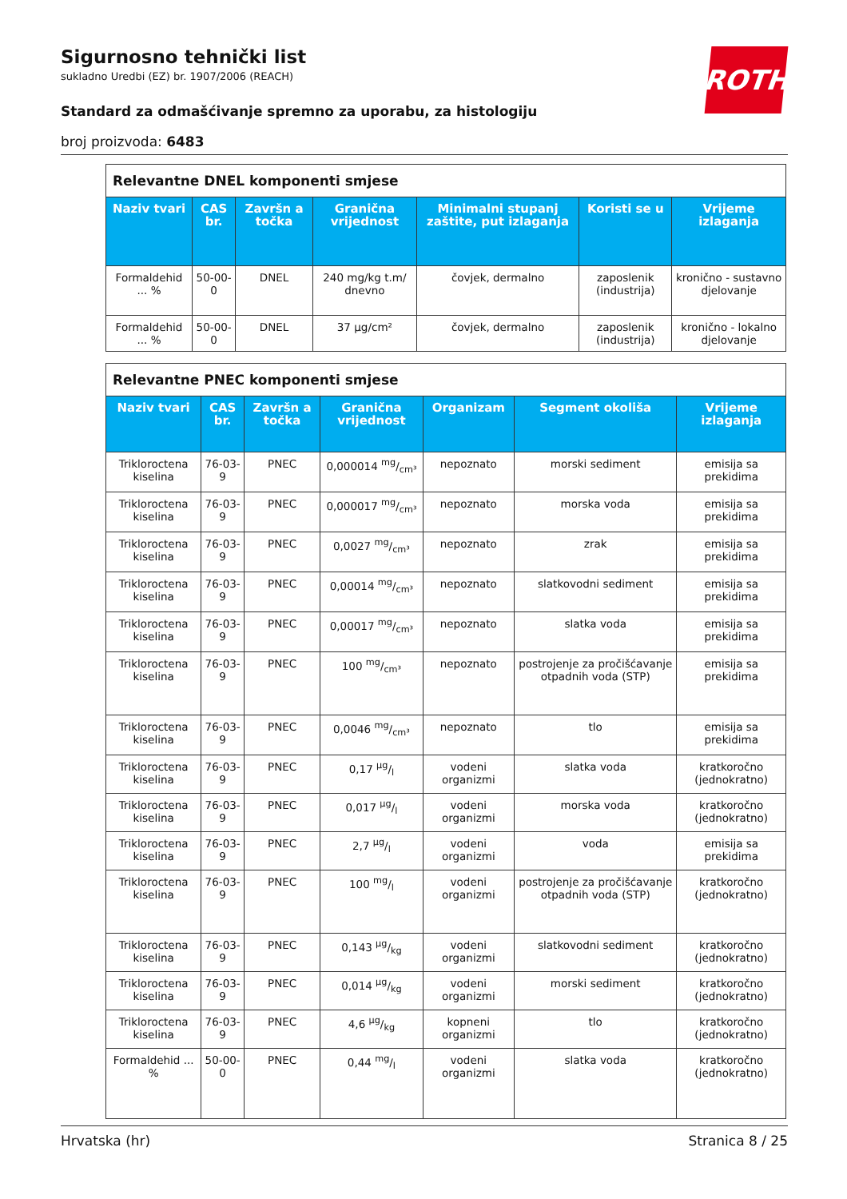Sigurnosno tehnički list
sukladno Uredbi (EZ) br. 1907/2006 (REACH)
Standard za odmašćivanje spremno za uporabu, za histologiju
broj proizvoda: 6483
ROTH
| Relevantne DNEL komponenti smjese | | | | | | |
| Naziv tvari | CAS br. | Završn a točka | Granična vrijednost | Minimalni stupanj zaštite, put izlaganja | Koristi se u | Vrijeme izlaganja |
| Formaldehid ... % | 50-00-0 | DNEL | 240 mg/kg t.m/ dnevno | čovjek, dermalno | zaposlenik (industrija) | kronično - sustavno djelovanje |
| Formaldehid ... % | 50-00-0 | DNEL | 37 µg/cm² | čovjek, dermalno | zaposlenik (industrija) | kronično - lokalno djelovanje |
| Relevantne PNEC komponenti smjese | | | | | | |
| Naziv tvari | CAS br. | Završn a točka | Granična vrijednost | Organizam | Segment okoliša | Vrijeme izlaganja |
| Trikloroctena kiselina | 76-03-9 | PNEC | 0,000014 mg/cm³ | nepoznato | morski sediment | emisija sa prekidima |
| Trikloroctena kiselina | 76-03-9 | PNEC | 0,000017 mg/cm³ | nepoznato | morska voda | emisija sa prekidima |
| Trikloroctena kiselina | 76-03-9 | PNEC | 0,0027 mg/cm³ | nepoznato | zrak | emisija sa prekidima |
| Trikloroctena kiselina | 76-03-9 | PNEC | 0,00014 mg/cm³ | nepoznato | slatkovodni sediment | emisija sa prekidima |
| Trikloroctena kiselina | 76-03-9 | PNEC | 0,00017 mg/cm³ | nepoznato | slatka voda | emisija sa prekidima |
| Trikloroctena kiselina | 76-03-9 | PNEC | 100 mg/cm³ | nepoznato | postrojenje za pročišćavanje otpadnih voda (STP) | emisija sa prekidima |
| Trikloroctena kiselina | 76-03-9 | PNEC | 0,0046 mg/cm³ | nepoznato | tlo | emisija sa prekidima |
| Trikloroctena kiselina | 76-03-9 | PNEC | 0,17 µg/l | vodeni organizmi | slatka voda | kratkoročno (jednokratno) |
| Trikloroctena kiselina | 76-03-9 | PNEC | 0,017 µg/l | vodeni organizmi | morska voda | kratkoročno (jednokratno) |
| Trikloroctena kiselina | 76-03-9 | PNEC | 2,7 µg/l | vodeni organizmi | voda | emisija sa prekidima |
| Trikloroctena kiselina | 76-03-9 | PNEC | 100 mg/l | vodeni organizmi | postrojenje za pročišćavanje otpadnih voda (STP) | kratkoročno (jednokratno) |
| Trikloroctena kiselina | 76-03-9 | PNEC | 0,143 µg/kg | vodeni organizmi | slatkovodni sediment | kratkoročno (jednokratno) |
| Trikloroctena kiselina | 76-03-9 | PNEC | 0,014 µg/kg | vodeni organizmi | morski sediment | kratkoročno (jednokratno) |
| Trikloroctena kiselina | 76-03-9 | PNEC | 4,6 µg/kg | kopneni organizmi | tlo | kratkoročno (jednokratno) |
| Formaldehid ... % | 50-00-0 | PNEC | 0,44 mg/l | vodeni organizmi | slatka voda | kratkoročno (jednokratno) |
Hrvatska (hr) Stranica 8 / 25